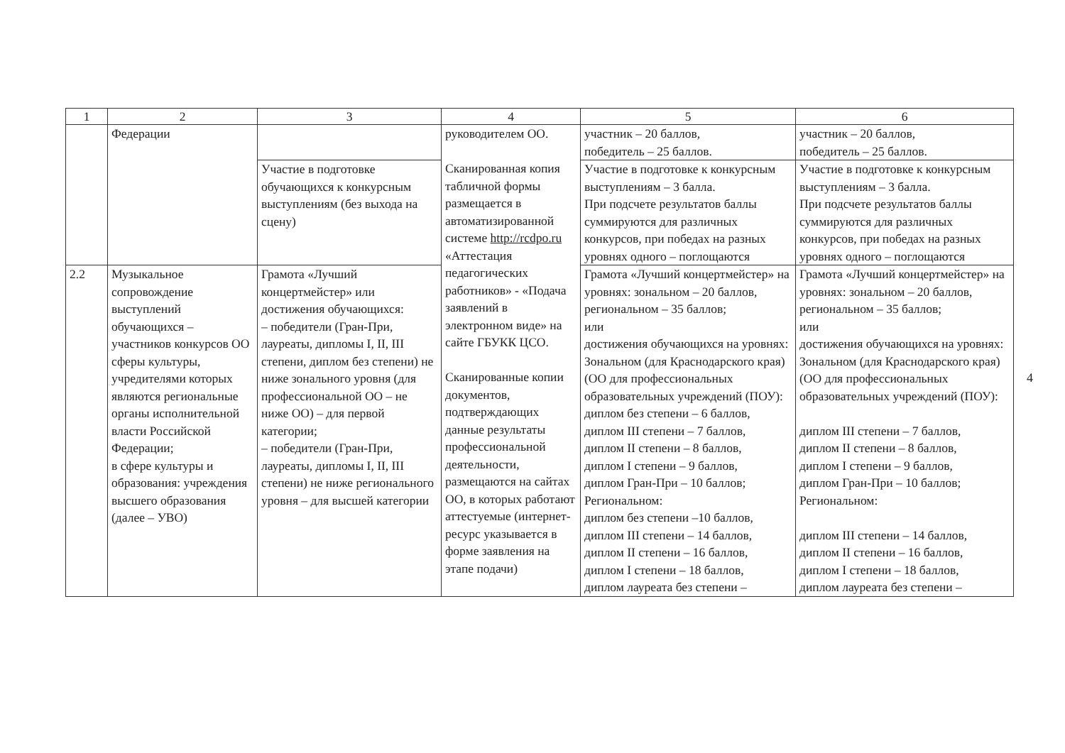| 1 | 2 | 3 | 4 | 5 | 6 |
| --- | --- | --- | --- | --- | --- |
| | Федерации | | руководителем ОО. Сканированная копия табличной формы размещается в автоматизированной системе http://rcdpo.ru «Аттестация педагогических работников» - «Подача заявлений в электронном виде» на сайте ГБУКК ЦСО. Сканированные копии документов, подтверждающих данные результаты профессиональной деятельности, размещаются на сайтах ОО, в которых работают аттестуемые (интернет-ресурс указывается в форме заявления на этапе подачи) | участник – 20 баллов, победитель – 25 баллов. | участник – 20 баллов, победитель – 25 баллов. |
| | | Участие в подготовке обучающихся к конкурсным выступлениям (без выхода на сцену) | | Участие в подготовке к конкурсным выступлениям – 3 балла. При подсчете результатов баллы суммируются для различных конкурсов, при победах на разных уровнях одного – поглощаются | Участие в подготовке к конкурсным выступлениям – 3 балла. При подсчете результатов баллы суммируются для различных конкурсов, при победах на разных уровнях одного – поглощаются |
| 2.2 | Музыкальное сопровождение выступлений обучающихся – участников конкурсов ОО сферы культуры, учредителями которых являются региональные органы исполнительной власти Российской Федерации; в сфере культуры и образования: учреждения высшего образования (далее – УВО) | Грамота «Лучший концертмейстер» или достижения обучающихся: – победители (Гран-При, лауреаты, дипломы I, II, III степени, диплом без степени) не ниже зонального уровня (для профессиональной ОО – не ниже ОО) – для первой категории; – победители (Гран-При, лауреаты, дипломы I, II, III степени) не ниже регионального уровня – для высшей категории | | Грамота «Лучший концертмейстер» на уровнях: зональном – 20 баллов, региональном – 35 баллов; или достижения обучающихся на уровнях: Зональном (для Краснодарского края) (ОО для профессиональных образовательных учреждений (ПОУ): диплом без степени – 6 баллов, диплом III степени – 7 баллов, диплом II степени – 8 баллов, диплом I степени – 9 баллов, диплом Гран-При – 10 баллов; Региональном: диплом без степени –10 баллов, диплом III степени – 14 баллов, диплом II степени – 16 баллов, диплом I степени – 18 баллов, диплом лауреата без степени – | Грамота «Лучший концертмейстер» на уровнях: зональном – 20 баллов, региональном – 35 баллов; или достижения обучающихся на уровнях: Зональном (для Краснодарского края) (ОО для профессиональных образовательных учреждений (ПОУ): диплом III степени – 7 баллов, диплом II степени – 8 баллов, диплом I степени – 9 баллов, диплом Гран-При – 10 баллов; Региональном: диплом III степени – 14 баллов, диплом II степени – 16 баллов, диплом I степени – 18 баллов, диплом лауреата без степени – |
4